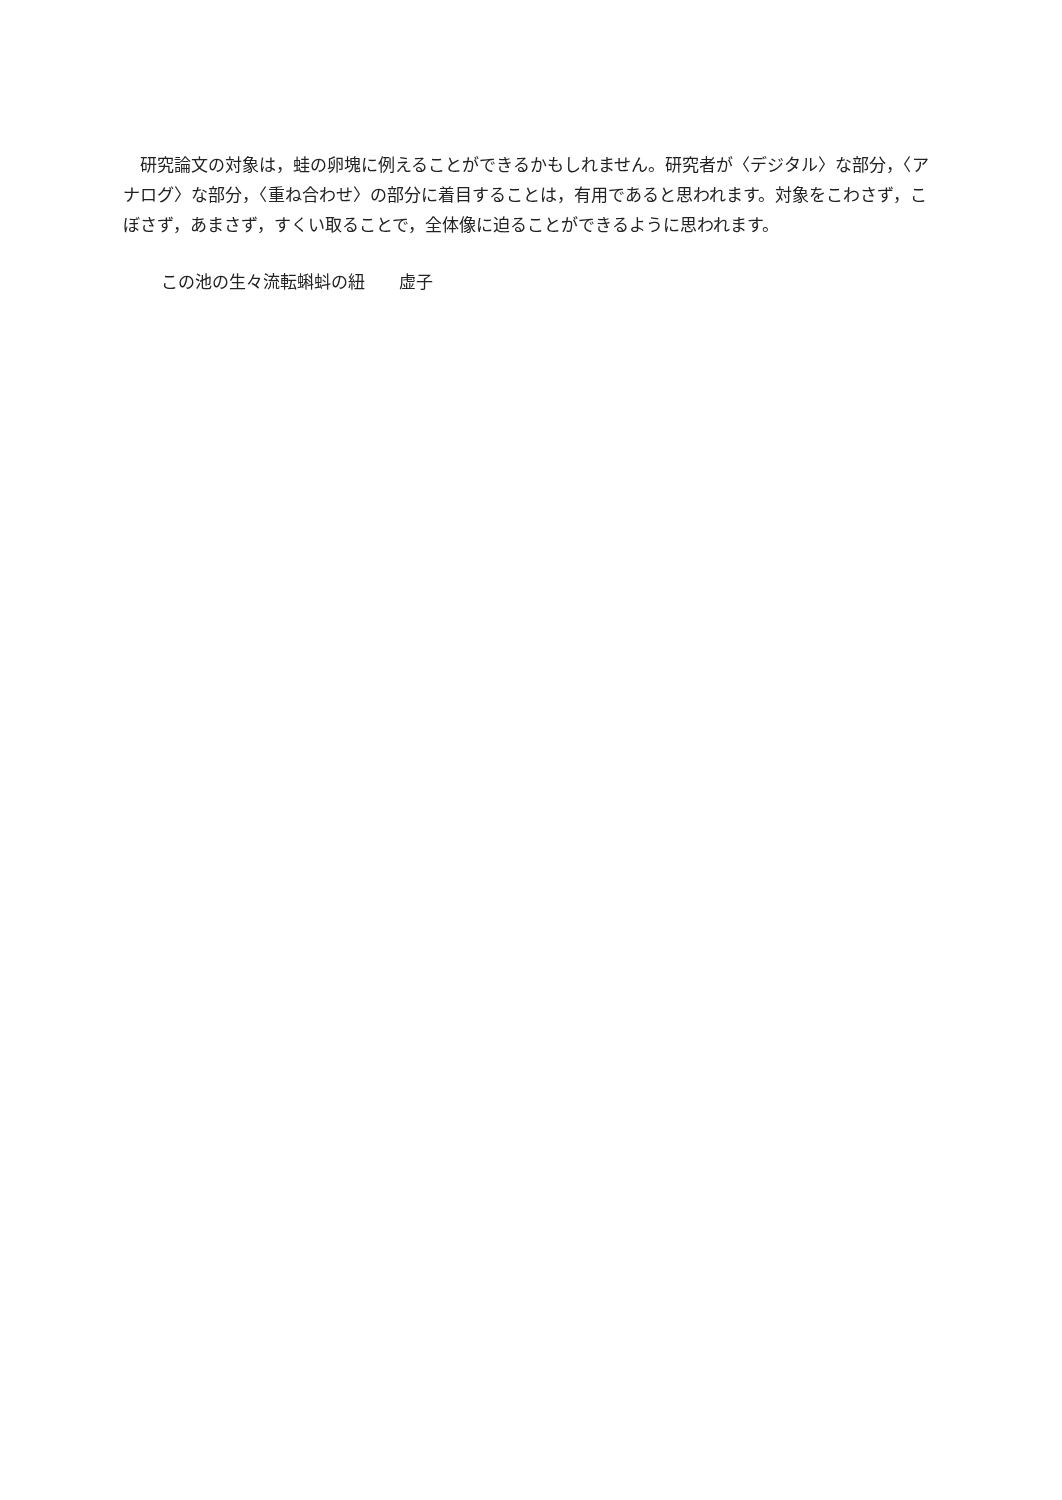研究論文の対象は，蛙の卵塊に例えることができるかもしれません。研究者が〈デジタル〉な部分，〈アナログ〉な部分，〈重ね合わせ〉の部分に着目することは，有用であると思われます。対象をこわさず，こぼさず，あまさず，すくい取ることで，全体像に迫ることができるように思われます。
この池の生々流転蝌蚪の紐　　虚子